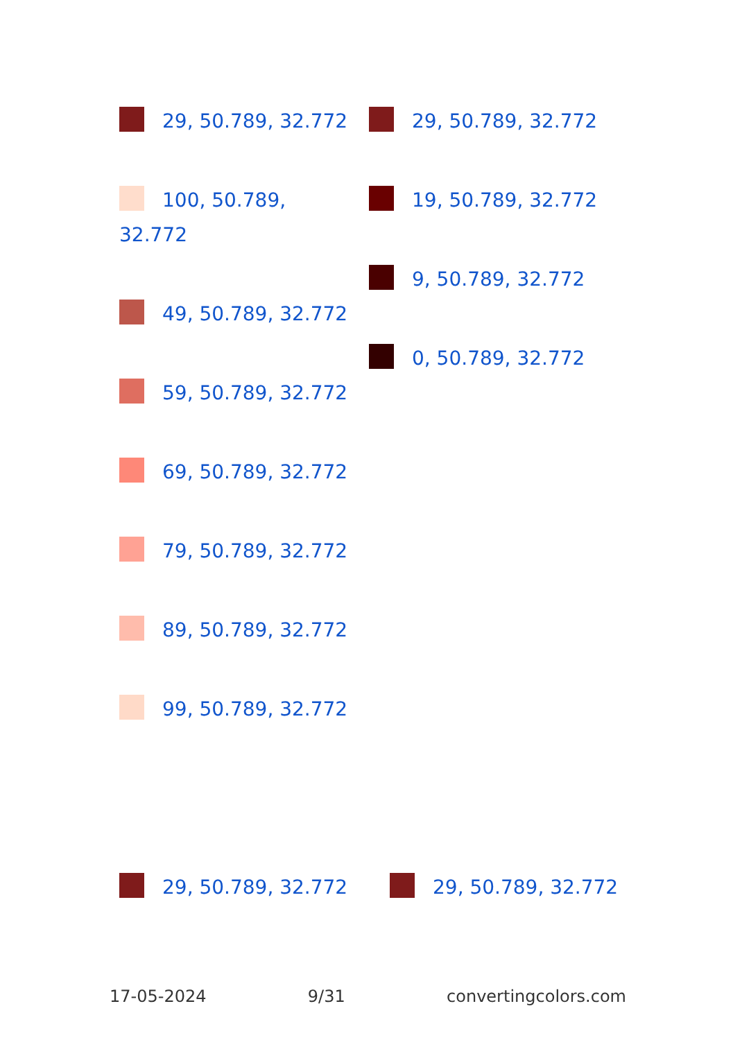29, 50.789, 32.772
100, 50.789, 32.772
49, 50.789, 32.772
59, 50.789, 32.772
69, 50.789, 32.772
79, 50.789, 32.772
89, 50.789, 32.772
99, 50.789, 32.772
29, 50.789, 32.772
19, 50.789, 32.772
9, 50.789, 32.772
0, 50.789, 32.772
29, 50.789, 32.772 29, 50.789, 32.772
17-05-2024 9/31 convertingcolors.com